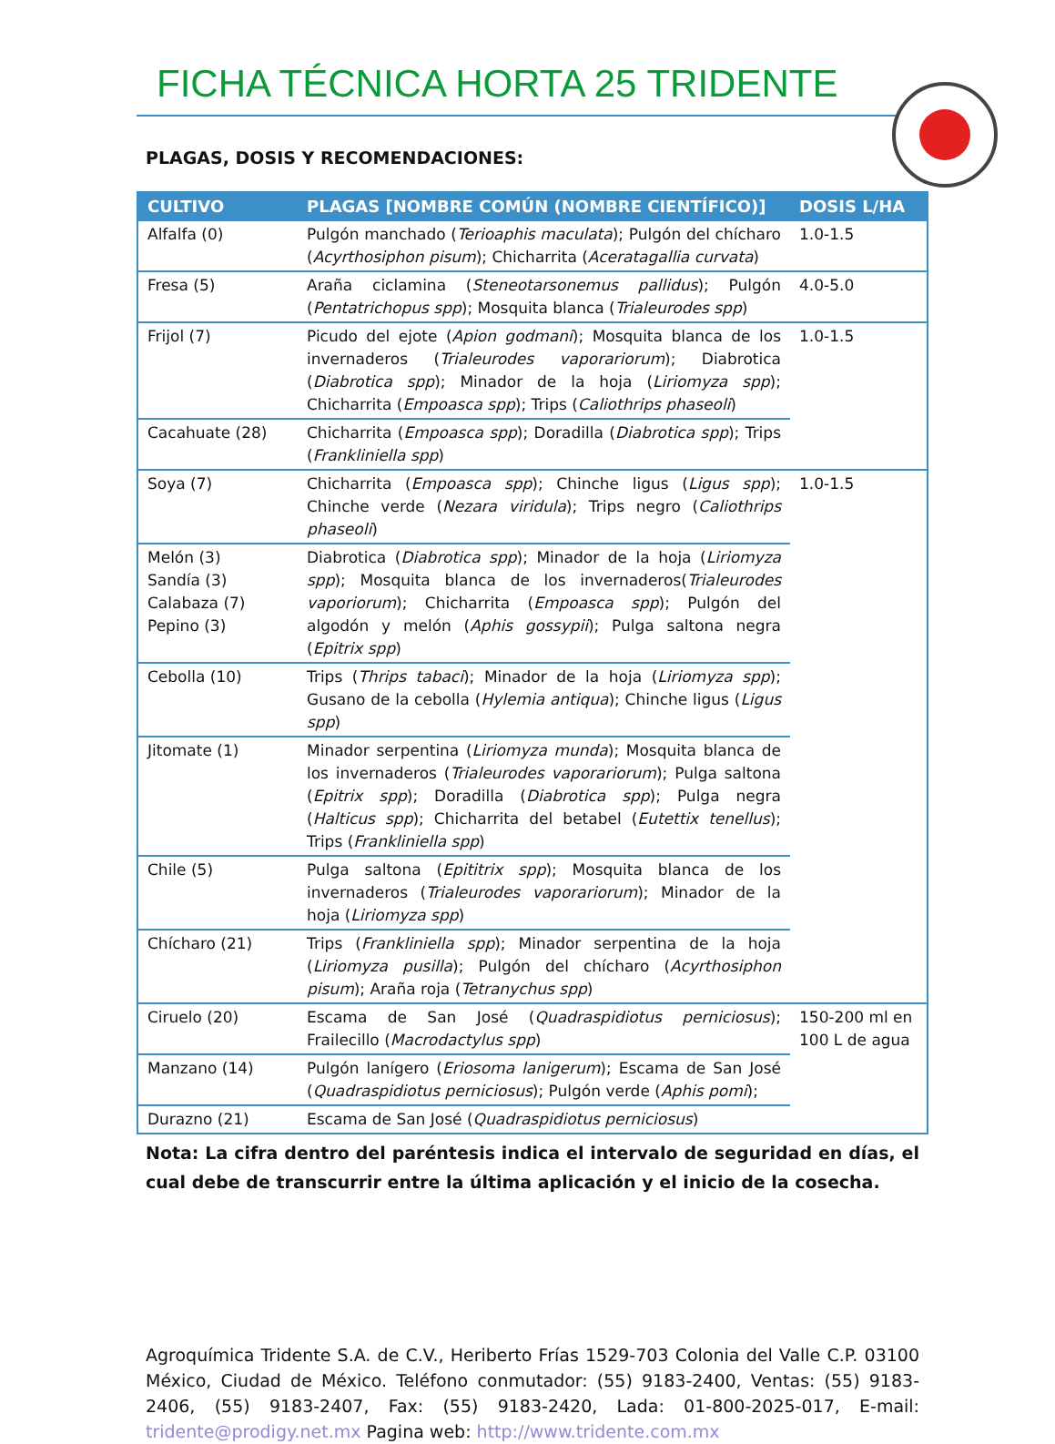FICHA TÉCNICA HORTA 25 TRIDENTE
PLAGAS, DOSIS Y RECOMENDACIONES:
| CULTIVO | PLAGAS [NOMBRE COMÚN (NOMBRE CIENTÍFICO)] | DOSIS L/HA |
| --- | --- | --- |
| Alfalfa (0) | Pulgón manchado ( Terioaphis maculata ); Pulgón del chícharo ( Acyrthosiphon pisum ); Chicharrita ( Aceratagallia curvata ) | 1.0-1.5 |
| Fresa (5) | Araña ciclamina ( Steneotarsonemus pallidus ); Pulgón ( Pentatrichopus spp ); Mosquita blanca ( Trialeurodes spp ) | 4.0-5.0 |
| Frijol (7) | Picudo del ejote ( Apion godmani ); Mosquita blanca de los invernaderos ( Trialeurodes vaporariorum ); Diabrotica ( Diabrotica spp ); Minador de la hoja ( Liriomyza spp ); Chicharrita ( Empoasca spp ); Trips ( Caliothrips phaseoli ) | 1.0-1.5 |
| Cacahuate (28) | Chicharrita ( Empoasca spp ); Doradilla ( Diabrotica spp ); Trips ( Frankliniella spp ) | |
| Soya (7) | Chicharrita ( Empoasca spp ); Chinche ligus ( Ligus spp ); Chinche verde ( Nezara viridula ); Trips negro ( Caliothrips phaseoli ) | 1.0-1.5 |
| Melón (3) Sandía (3) Calabaza (7) Pepino (3) | Diabrotica ( Diabrotica spp ); Minador de la hoja ( Liriomyza spp ); Mosquita blanca de los invernaderos( Trialeurodes vaporiorum ); Chicharrita ( Empoasca spp ); Pulgón del algodón y melón ( Aphis gossypii ); Pulga saltona negra ( Epitrix spp ) | |
| Cebolla (10) | Trips ( Thrips tabaci ); Minador de la hoja ( Liriomyza spp ); Gusano de la cebolla ( Hylemia antiqua ); Chinche ligus ( Ligus spp ) | |
| Jitomate (1) | Minador serpentina ( Liriomyza munda ); Mosquita blanca de los invernaderos ( Trialeurodes vaporariorum ); Pulga saltona ( Epitrix spp ); Doradilla ( Diabrotica spp ); Pulga negra ( Halticus spp ); Chicharrita del betabel ( Eutettix tenellus ); Trips ( Frankliniella spp ) | |
| Chile (5) | Pulga saltona ( Epititrix spp ); Mosquita blanca de los invernaderos ( Trialeurodes vaporariorum ); Minador de la hoja ( Liriomyza spp ) | |
| Chícharo (21) | Trips ( Frankliniella spp ); Minador serpentina de la hoja ( Liriomyza pusilla ); Pulgón del chícharo ( Acyrthosiphon pisum ); Araña roja ( Tetranychus spp ) | |
| Ciruelo (20) | Escama de San José ( Quadraspidiotus perniciosus ); Frailecillo ( Macrodactylus spp ) | 150-200 ml en 100 L de agua |
| Manzano (14) | Pulgón lanígero ( Eriosoma lanigerum ); Escama de San José ( Quadraspidiotus perniciosus ); Pulgón verde ( Aphis pomi ); | |
| Durazno (21) | Escama de San José ( Quadraspidiotus perniciosus ) | |
Nota: La cifra dentro del paréntesis indica el intervalo de seguridad en días, el cual debe de transcurrir entre la última aplicación y el inicio de la cosecha.
Agroquímica Tridente S.A. de C.V., Heriberto Frías 1529-703 Colonia del Valle C.P. 03100 México, Ciudad de México. Teléfono conmutador: (55) 9183-2400, Ventas: (55) 9183-2406, (55) 9183-2407, Fax: (55) 9183-2420, Lada: 01-800-2025-017, E-mail: tridente@prodigy.net.mx Pagina web: http://www.tridente.com.mx